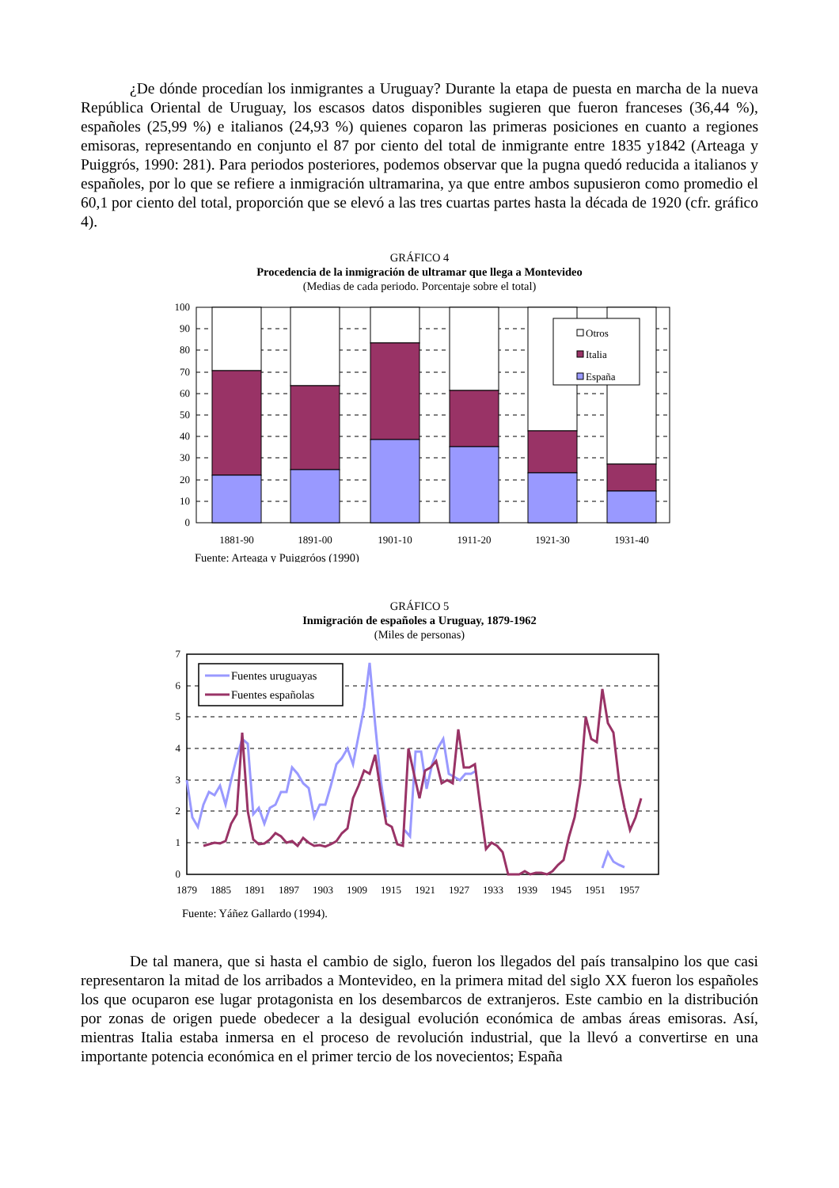¿De dónde procedían los inmigrantes a Uruguay? Durante la etapa de puesta en marcha de la nueva República Oriental de Uruguay, los escasos datos disponibles sugieren que fueron franceses (36,44 %), españoles (25,99 %) e italianos (24,93 %) quienes coparon las primeras posiciones en cuanto a regiones emisoras, representando en conjunto el 87 por ciento del total de inmigrante entre 1835 y1842 (Arteaga y Puiggrós, 1990: 281). Para periodos posteriores, podemos observar que la pugna quedó reducida a italianos y españoles, por lo que se refiere a inmigración ultramarina, ya que entre ambos supusieron como promedio el 60,1 por ciento del total, proporción que se elevó a las tres cuartas partes hasta la década de 1920 (cfr. gráfico 4).
GRÁFICO 4
Procedencia de la inmigración de ultramar que llega a Montevideo
(Medias de cada periodo. Porcentaje sobre el total)
Otros
Italia
España
100
90
80
70
60
50
40
30
20
10
0
1881-90
1891-00
1901-10
1911-20
1921-30
1931-40
Fuente: Arteaga y Puiggróos (1990)
GRÁFICO 5
Inmigración de españoles a Uruguay, 1879-1962
(Miles de personas)
Fuentes uruguayas
Fuentes españolas
7
6
5
4
3
2
1
0
1879
1885
1891
1897
1903
1909
1915
1921
1927
1933
1939
1945
1951
1957
Fuente: Yáñez Gallardo (1994).
De tal manera, que si hasta el cambio de siglo, fueron los llegados del país transalpino los que casi representaron la mitad de los arribados a Montevideo, en la primera mitad del siglo XX fueron los españoles los que ocuparon ese lugar protagonista en los desembarcos de extranjeros. Este cambio en la distribución por zonas de origen puede obedecer a la desigual evolución económica de ambas áreas emisoras. Así, mientras Italia estaba inmersa en el proceso de revolución industrial, que la llevó a convertirse en una importante potencia económica en el primer tercio de los novecientos; España